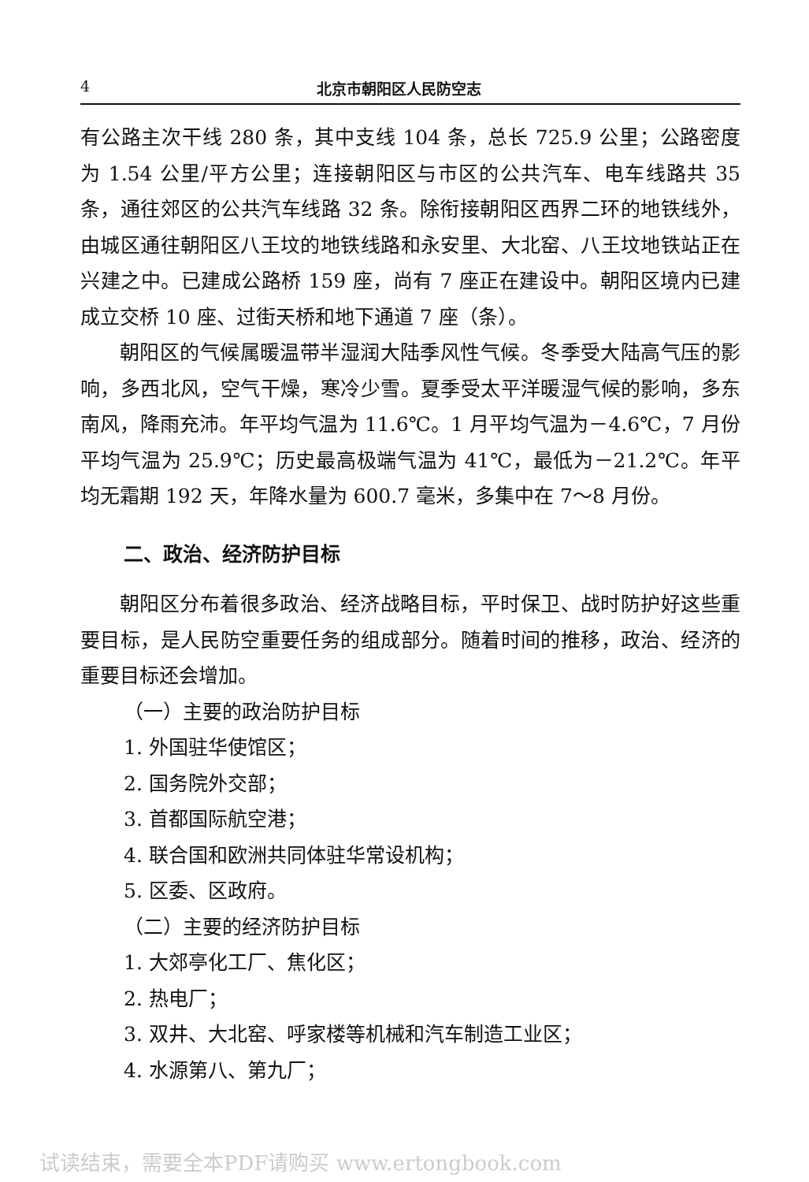4 北京市朝阳区人民防空志
有公路主次干线 280 条，其中支线 104 条，总长 725.9 公里；公路密度为 1.54 公里/平方公里；连接朝阳区与市区的公共汽车、电车线路共 35 条，通往郊区的公共汽车线路 32 条。除衔接朝阳区西界二环的地铁线外，由城区通往朝阳区八王坟的地铁线路和永安里、大北窑、八王坟地铁站正在兴建之中。已建成公路桥 159 座，尚有 7 座正在建设中。朝阳区境内已建成立交桥 10 座、过街天桥和地下通道 7 座（条）。
朝阳区的气候属暖温带半湿润大陆季风性气候。冬季受大陆高气压的影响，多西北风，空气干燥，寒冷少雪。夏季受太平洋暖湿气候的影响，多东南风，降雨充沛。年平均气温为 11.6℃。1 月平均气温为－4.6℃，7 月份平均气温为 25.9℃；历史最高极端气温为 41℃，最低为－21.2℃。年平均无霜期 192 天，年降水量为 600.7 毫米，多集中在 7～8 月份。
二、政治、经济防护目标
朝阳区分布着很多政治、经济战略目标，平时保卫、战时防护好这些重要目标，是人民防空重要任务的组成部分。随着时间的推移，政治、经济的重要目标还会增加。
（一）主要的政治防护目标
1. 外国驻华使馆区；
2. 国务院外交部；
3. 首都国际航空港；
4. 联合国和欧洲共同体驻华常设机构；
5. 区委、区政府。
（二）主要的经济防护目标
1. 大郊亭化工厂、焦化区；
2. 热电厂；
3. 双井、大北窑、呼家楼等机械和汽车制造工业区；
4. 水源第八、第九厂；
试读结束，需要全本PDF请购买 www.ertongbook.com